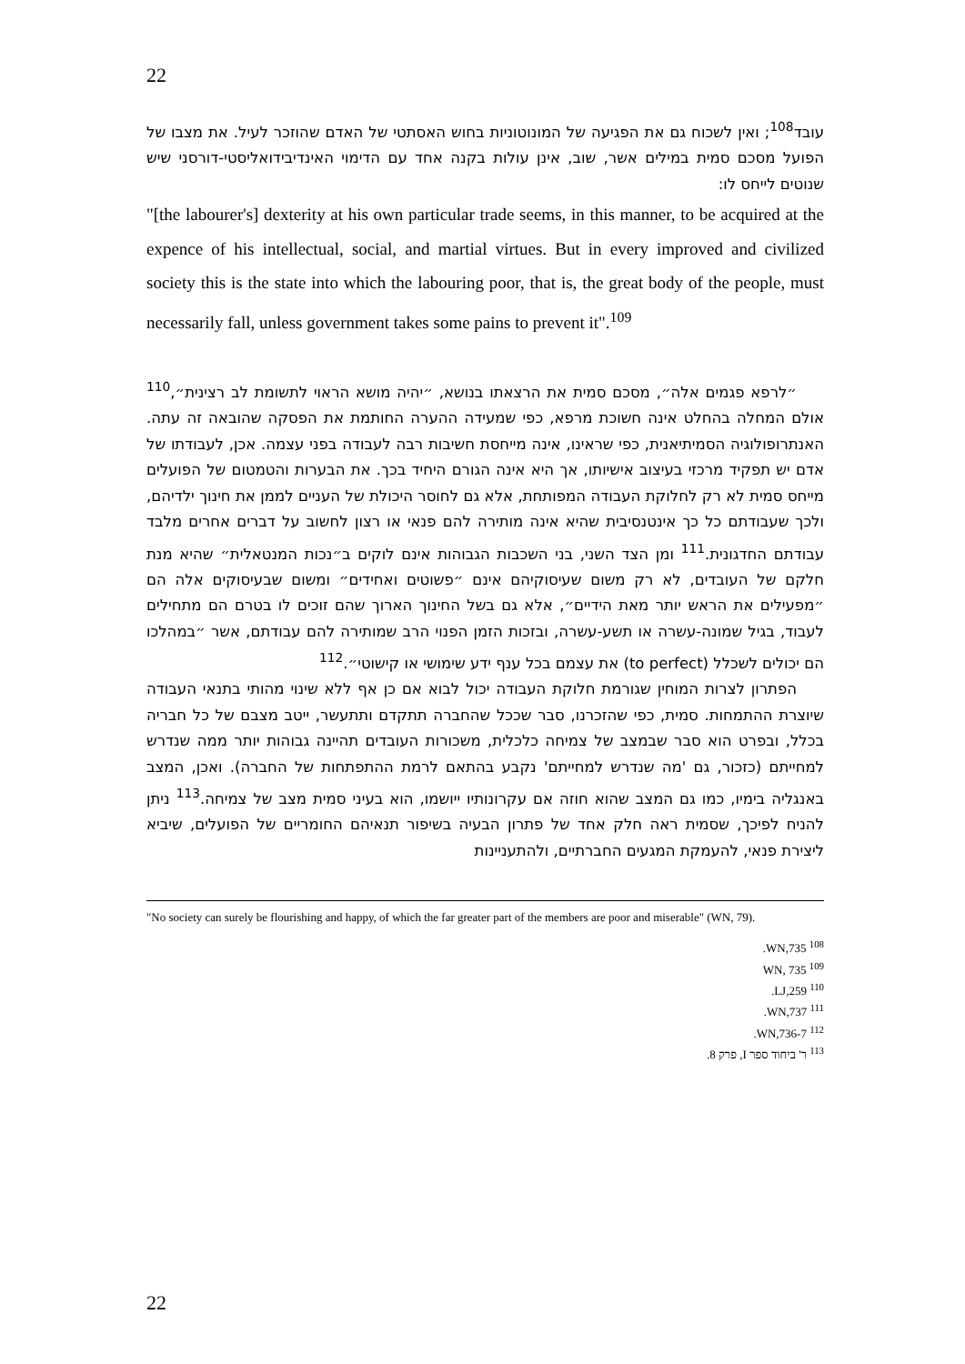22
עובד<sup>108</sup>; ואין לשכוח גם את הפגיעה של המונוטוניות בחוש האסתטי של האדם שהוזכר לעיל. את מצבו של הפועל מסכם סמית במילים אשר, שוב, אינן עולות בקנה אחד עם הדימוי האינדיבידואליסטי-דורסני שיש שנוטים לייחס לו:
"[the labourer's] dexterity at his own particular trade seems, in this manner, to be acquired at the expence of his intellectual, social, and martial virtues. But in every improved and civilized society this is the state into which the labouring poor, that is, the great body of the people, must necessarily fall, unless government takes some pains to prevent it".<sup>109</sup>
״לרפא פגמים אלה״, מסכם סמית את הרצאתו בנושא, ״יהיה מושא הראוי לתשומת לב רצינית״,<sup>110</sup> אולם המחלה בהחלט אינה חשוכת מרפא, כפי שמעידה ההערה החותמת את הפסקה שהובאה זה עתה. האנתרופולוגיה הסמיתיאנית, כפי שראינו, אינה מייחסת חשיבות רבה לעבודה בפני עצמה. אכן, לעבודתו של אדם יש תפקיד מרכזי בעיצוב אישיותו, אך היא אינה הגורם היחיד בכך. את הבערות והטמטום של הפועלים מייחס סמית לא רק לחלוקת העבודה המפותחת, אלא גם לחוסר היכולת של העניים לממן את חינוך ילדיהם, ולכך שעבודתם כל כך אינטנסיבית שהיא אינה מותירה להם פנאי או רצון לחשוב על דברים אחרים מלבד עבודתם החדגונית.<sup>111</sup> ומן הצד השני, בני השכבות הגבוהות אינם לוקים ב״נכות המנטאלית״ שהיא מנת חלקם של העובדים, לא רק משום שעיסוקיהם אינם ״פשוטים ואחידים״ ומשום שבעיסוקים אלה הם ״מפעילים את הראש יותר מאת הידיים״, אלא גם בשל החינוך הארוך שהם זוכים לו בטרם הם מתחילים לעבוד, בגיל שמונה-עשרה או תשע-עשרה, ובזכות הזמן הפנוי הרב שמותירה להם עבודתם, אשר ״במהלכו הם יכולים לשכלל (to perfect) את עצמם בכל ענף ידע שימושי או קישוטי״.<sup>112</sup>
הפתרון לצרות המוחין שגורמת חלוקת העבודה יכול לבוא אם כן אף ללא שינוי מהותי בתנאי העבודה שיוצרת ההתמחות. סמית, כפי שהזכרנו, סבר שככל שהחברה תתקדם ותתעשר, ייטב מצבם של כל חבריה בכלל, ובפרט הוא סבר שבמצב של צמיחה כלכלית, משכורות העובדים תהיינה גבוהות יותר ממה שנדרש למחייתם (כזכור, גם 'מה שנדרש למחייתם' נקבע בהתאם לרמת ההתפתחות של החברה). ואכן, המצב באנגליה בימיו, כמו גם המצב שהוא חוזה אם עקרונותיו ייושמו, הוא בעיני סמית מצב של צמיחה.<sup>113</sup> ניתן להניח לפיכך, שסמית ראה חלק אחד של פתרון הבעיה בשיפור תנאיהם החומריים של הפועלים, שיביא ליצירת פנאי, להעמקת המגעים החברתיים, ולהתעניינות
"No society can surely be flourishing and happy, of which the far greater part of the members are poor and miserable" (WN, 79).
<sup>108</sup> WN,735.
<sup>109</sup> WN, 735
<sup>110</sup> LJ,259.
<sup>111</sup> WN,737.
<sup>112</sup> WN,736-7.
<sup>113</sup> ר' ביחוד ספר I, פרק 8.
22